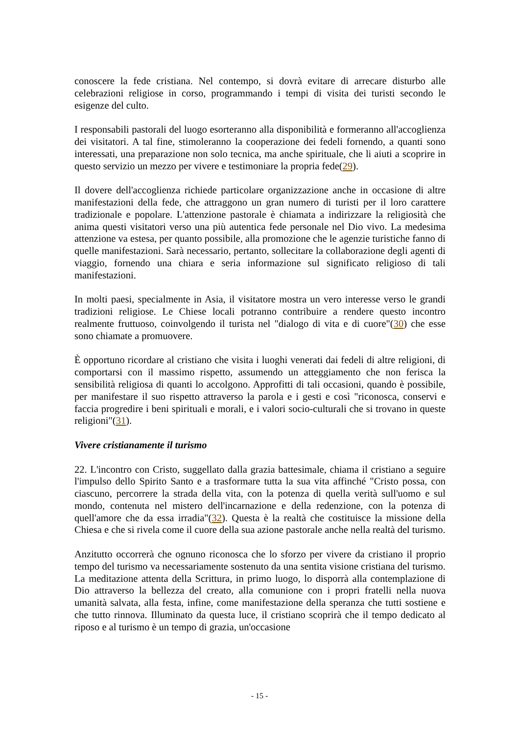conoscere la fede cristiana. Nel contempo, si dovrà evitare di arrecare disturbo alle celebrazioni religiose in corso, programmando i tempi di visita dei turisti secondo le esigenze del culto.
I responsabili pastorali del luogo esorteranno alla disponibilità e formeranno all'accoglienza dei visitatori. A tal fine, stimoleranno la cooperazione dei fedeli fornendo, a quanti sono interessati, una preparazione non solo tecnica, ma anche spirituale, che li aiuti a scoprire in questo servizio un mezzo per vivere e testimoniare la propria fede(29).
Il dovere dell'accoglienza richiede particolare organizzazione anche in occasione di altre manifestazioni della fede, che attraggono un gran numero di turisti per il loro carattere tradizionale e popolare. L'attenzione pastorale è chiamata a indirizzare la religiosità che anima questi visitatori verso una più autentica fede personale nel Dio vivo. La medesima attenzione va estesa, per quanto possibile, alla promozione che le agenzie turistiche fanno di quelle manifestazioni. Sarà necessario, pertanto, sollecitare la collaborazione degli agenti di viaggio, fornendo una chiara e seria informazione sul significato religioso di tali manifestazioni.
In molti paesi, specialmente in Asia, il visitatore mostra un vero interesse verso le grandi tradizioni religiose. Le Chiese locali potranno contribuire a rendere questo incontro realmente fruttuoso, coinvolgendo il turista nel "dialogo di vita e di cuore"(30) che esse sono chiamate a promuovere.
È opportuno ricordare al cristiano che visita i luoghi venerati dai fedeli di altre religioni, di comportarsi con il massimo rispetto, assumendo un atteggiamento che non ferisca la sensibilità religiosa di quanti lo accolgono. Approfitti di tali occasioni, quando è possibile, per manifestare il suo rispetto attraverso la parola e i gesti e così "riconosca, conservi e faccia progredire i beni spirituali e morali, e i valori socio-culturali che si trovano in queste religioni"(31).
Vivere cristianamente il turismo
22. L'incontro con Cristo, suggellato dalla grazia battesimale, chiama il cristiano a seguire l'impulso dello Spirito Santo e a trasformare tutta la sua vita affinché "Cristo possa, con ciascuno, percorrere la strada della vita, con la potenza di quella verità sull'uomo e sul mondo, contenuta nel mistero dell'incarnazione e della redenzione, con la potenza di quell'amore che da essa irradia"(32). Questa è la realtà che costituisce la missione della Chiesa e che si rivela come il cuore della sua azione pastorale anche nella realtà del turismo.
Anzitutto occorrerà che ognuno riconosca che lo sforzo per vivere da cristiano il proprio tempo del turismo va necessariamente sostenuto da una sentita visione cristiana del turismo. La meditazione attenta della Scrittura, in primo luogo, lo disporrà alla contemplazione di Dio attraverso la bellezza del creato, alla comunione con i propri fratelli nella nuova umanità salvata, alla festa, infine, come manifestazione della speranza che tutti sostiene e che tutto rinnova. Illuminato da questa luce, il cristiano scoprirà che il tempo dedicato al riposo e al turismo è un tempo di grazia, un'occasione
- 15 -